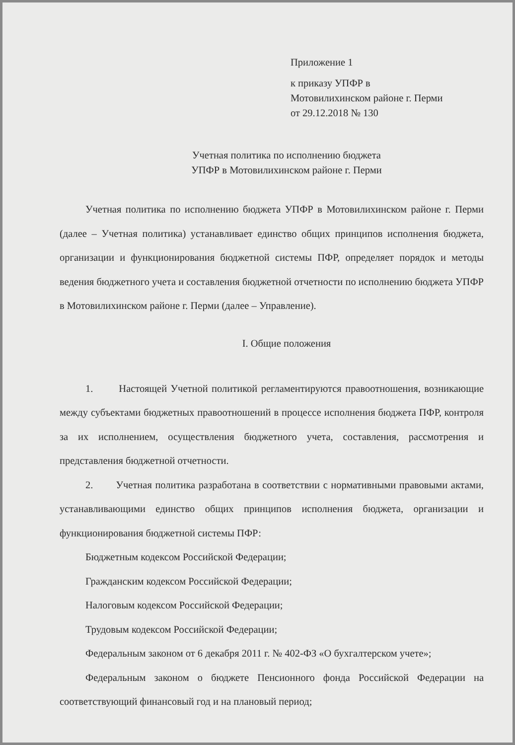Приложение 1
к приказу УПФР в
Мотовилихинском районе г. Перми
от 29.12.2018 № 130
Учетная политика по исполнению бюджета
УПФР в Мотовилихинском районе г. Перми
Учетная политика по исполнению бюджета УПФР в Мотовилихинском районе г. Перми (далее – Учетная политика) устанавливает единство общих принципов исполнения бюджета, организации и функционирования бюджетной системы ПФР, определяет порядок и методы ведения бюджетного учета и составления бюджетной отчетности по исполнению бюджета УПФР в Мотовилихинском районе г. Перми (далее – Управление).
I. Общие положения
1. Настоящей Учетной политикой регламентируются правоотношения, возникающие между субъектами бюджетных правоотношений в процессе исполнения бюджета ПФР, контроля за их исполнением, осуществления бюджетного учета, составления, рассмотрения и представления бюджетной отчетности.
2. Учетная политика разработана в соответствии с нормативными правовыми актами, устанавливающими единство общих принципов исполнения бюджета, организации и функционирования бюджетной системы ПФР:
Бюджетным кодексом Российской Федерации;
Гражданским кодексом Российской Федерации;
Налоговым кодексом Российской Федерации;
Трудовым кодексом Российской Федерации;
Федеральным законом от 6 декабря 2011 г. № 402-ФЗ «О бухгалтерском учете»;
Федеральным законом о бюджете Пенсионного фонда Российской Федерации на соответствующий финансовый год и на плановый период;